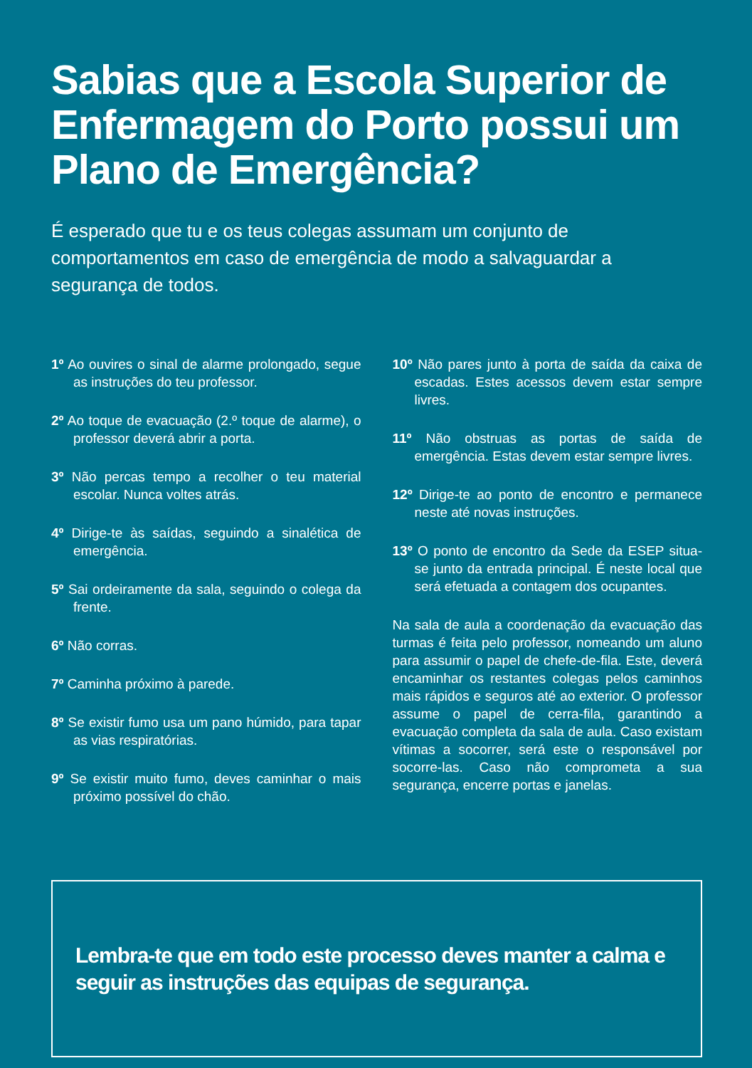Sabias que a Escola Superior de Enfermagem do Porto possui um Plano de Emergência?
É esperado que tu e os teus colegas assumam um conjunto de comportamentos em caso de emergência de modo a salvaguardar a segurança de todos.
1º Ao ouvires o sinal de alarme prolongado, segue as instruções do teu professor.
2º Ao toque de evacuação (2.º toque de alarme), o professor deverá abrir a porta.
3º Não percas tempo a recolher o teu material escolar. Nunca voltes atrás.
4º Dirige-te às saídas, seguindo a sinalética de emergência.
5º Sai ordeiramente da sala, seguindo o colega da frente.
6º Não corras.
7º Caminha próximo à parede.
8º Se existir fumo usa um pano húmido, para tapar as vias respiratórias.
9º Se existir muito fumo, deves caminhar o mais próximo possível do chão.
10º Não pares junto à porta de saída da caixa de escadas. Estes acessos devem estar sempre livres.
11º Não obstruas as portas de saída de emergência. Estas devem estar sempre livres.
12º Dirige-te ao ponto de encontro e permanece neste até novas instruções.
13º O ponto de encontro da Sede da ESEP situa-se junto da entrada principal. É neste local que será efetuada a contagem dos ocupantes.
Na sala de aula a coordenação da evacuação das turmas é feita pelo professor, nomeando um aluno para assumir o papel de chefe-de-fila. Este, deverá encaminhar os restantes colegas pelos caminhos mais rápidos e seguros até ao exterior. O professor assume o papel de cerra-fila, garantindo a evacuação completa da sala de aula. Caso existam vítimas a socorrer, será este o responsável por socorre-las. Caso não comprometa a sua segurança, encerre portas e janelas.
Lembra-te que em todo este processo deves manter a calma e seguir as instruções das equipas de segurança.